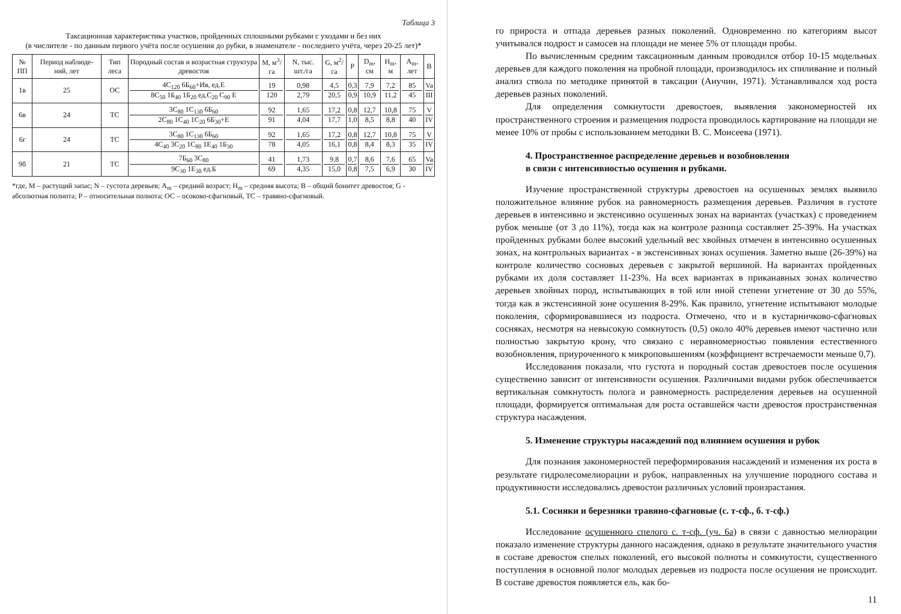Таблица 3
Таксационная характеристика участков, пройденных сплошными рубками с уходами и без них
(в числителе - по данным первого учёта после осушения до рубки, в знаменателе - последнего учёта, через 20-25 лет)*
| № ПП | Период наблюде-ний, лет | Тип леса | Породный состав и возрастная структура древостоя | M, м<sup>3</sup>/га | N, тыс. шт./га | G, м<sup>2</sup>/га | P | D<sub>m</sub>, см | H<sub>m</sub>, м | A<sub>m</sub>, лет | B |
| --- | --- | --- | --- | --- | --- | --- | --- | --- | --- | --- | --- |
| 1в | 25 | ОС | 4С<sub>120</sub> 6Б<sub>60</sub>+Ив, ед.Е 8С<sub>50</sub> 1Б<sub>40</sub> 1Б<sub>20</sub> ед.С<sub>20</sub> С<sub>90</sub> Е | 19 120 | 0,98 2,79 | 4,5 20,5 | 0,3 0,9 | 7,9 10,9 | 7,2 11,2 | 85 45 | Va III |
| 6в | 24 | ТС | 3С<sub>80</sub> 1С<sub>130</sub> 6Б<sub>60</sub> 2С<sub>80</sub> 1С<sub>40</sub> 1С<sub>20</sub> 6Б<sub>30</sub>+Е | 92 91 | 1,65 4,04 | 17,2 17,7 | 0,8 1,0 | 12,7 8,5 | 10,8 8,8 | 75 40 | V IV |
| 6г | 24 | ТС | 3С<sub>80</sub> 1С<sub>130</sub> 6Б<sub>60</sub> 4С<sub>40</sub> 3С<sub>20</sub> 1С<sub>80</sub> 1Е<sub>40</sub> 1Б<sub>30</sub> | 92 78 | 1,65 4,05 | 17,2 16,1 | 0,8 0,8 | 12,7 8,4 | 10,8 8,3 | 75 35 | V IV |
| 9б | 21 | ТС | 7Б<sub>60</sub> 3С<sub>80</sub> 9С<sub>30</sub> 1Е<sub>30</sub> ед.Б | 41 69 | 1,73 4,35 | 9,8 15,0 | 0,7 0,8 | 8,6 7,5 | 7,6 6,9 | 65 30 | Va IV |
*где, М – растущий запас; N – густота деревьев; A<sub>m</sub> – средний возраст; H<sub>m</sub> – средняя высота; B – общий бонитет древостоя; G - абсолютная полнота; P – относительная полнота; ОС – осоково-сфагновый, ТС – травяно-сфагновый.
го прироста и отпада деревьев разных поколений. Одновременно по категориям высот учитывался подрост и самосев на площади не менее 5% от площади пробы.
По вычисленным средним таксационным данным проводился отбор 10-15 модельных деревьев для каждого поколения на пробной площади, производилось их спиливание и полный анализ ствола по методике принятой в таксации (Анучин, 1971). Устанавливался ход роста деревьев разных поколений.
Для определения сомкнутости древостоев, выявления закономерностей их пространственного строения и размещения подроста проводилось картирование на площади не менее 10% от пробы с использованием методики В. С. Моисеева (1971).
4. Пространственное распределение деревьев и возобновления
в связи с интенсивностью осушения и рубками.
Изучение пространственной структуры древостоев на осушенных землях выявило положительное влияние рубок на равномерность размещения деревьев. Различия в густоте деревьев в интенсивно и экстенсивно осушенных зонах на вариантах (участках) с проведением рубок меньше (от 3 до 11%), тогда как на контроле разница составляет 25-39%. На участках пройденных рубками более высокий удельный вес хвойных отмечен в интенсивно осушенных зонах, на контрольных вариантах - в экстенсивных зонах осушения. Заметно выше (26-39%) на контроле количество сосновых деревьев с закрытой вершиной. На вариантах пройденных рубками их доля составляет 11-23%. На всех вариантах в приканавных зонах количество деревьев хвойных пород, испытывающих в той или иной степени угнетение от 30 до 55%, тогда как в экстенсивной зоне осушения 8-29%. Как правило, угнетение испытывают молодые поколения, сформировавшиеся из подроста. Отмечено, что и в кустарничково-сфагновых сосняках, несмотря на невысокую сомкнутость (0,5) около 40% деревьев имеют частично или полностью закрытую крону, что связано с неравномерностью появления естественного возобновления, приуроченного к микроповышениям (коэффициент встречаемости меньше 0,7).
Исследования показали, что густота и породный состав древостоев после осушения существенно зависит от интенсивности осушения. Различными видами рубок обеспечивается вертикальная сомкнутость полога и равномерность распределения деревьев на осушенной площади, формируется оптимальная для роста оставшейся части древостоя пространственная структура насаждения.
5. Изменение структуры насаждений под влиянием осушения и рубок
Для познания закономерностей переформирования насаждений и изменения их роста в результате гидролесомелиорации и рубок, направленных на улучшение породного состава и продуктивности исследовались древостои различных условий произрастания.
5.1. Сосняки и березняки травяно-сфагновые (с. т-сф., б. т-сф.)
Исследование осушенного спелого с. т-сф. (уч. 6а) в связи с давностью мелиорации показало изменение структуры данного насаждения, однако в результате значительного участия в составе древостоя спелых поколений, его высокой полноты и сомкнутости, существенного поступления в основной полог молодых деревьев из подроста после осушения не происходит. В составе древостоя появляется ель, как бо-
11